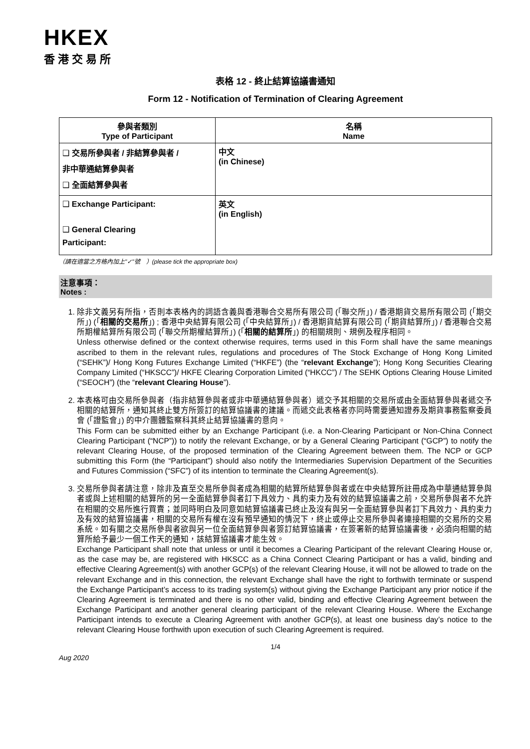HKEX
香港交易所
表格 12 - 終止結算協議書通知
Form 12 - Notification of Termination of Clearing Agreement
| 參與者類別 Type of Participant | 名稱 Name |
| --- | --- |
| ❑ 交易所參與者 / 非結算參與者 / 非中華通結算參與者 ❑ 全面結算參與者 | 中文 (in Chinese) |
| ❑ Exchange Participant: ❑ General Clearing Participant: | 英文 (in English) |
（請在適當之方格內加上"✓"號　）(please tick the appropriate box)
注意事項：
Notes :
1. 除非文義另有所指，否則本表格內的詞語含義與香港聯合交易所有限公司 (「聯交所」) / 香港期貨交易所有限公司 (「期交所」) (「相關的交易所」) ; 香港中央結算有限公司 (「中央結算所」) / 香港期貨結算有限公司 (「期貨結算所」) / 香港聯合交易所期權結算所有限公司 (「聯交所期權結算所」) (「相關的結算所」) 的相關規則、規例及程序相同。
Unless otherwise defined or the context otherwise requires, terms used in this Form shall have the same meanings ascribed to them in the relevant rules, regulations and procedures of The Stock Exchange of Hong Kong Limited (“SEHK”)/ Hong Kong Futures Exchange Limited (“HKFE”) (the “relevant Exchange”); Hong Kong Securities Clearing Company Limited (“HKSCC”)/ HKFE Clearing Corporation Limited (“HKCC”) / The SEHK Options Clearing House Limited (“SEOCH”) (the “relevant Clearing House”).
2. 本表格可由交易所參與者（指非結算參與者或非中華通結算參與者）遞交予其相關的交易所或由全面結算參與者遞交予相關的結算所，通知其終止雙方所簽訂的結算協議書的建議。而遞交此表格者亦同時需要通知證券及期貨事務監察委員會 (「證監會」) 的中介團體監察科其終止結算協議書的意向。
This Form can be submitted either by an Exchange Participant (i.e. a Non-Clearing Participant or Non-China Connect Clearing Participant (“NCP”)) to notify the relevant Exchange, or by a General Clearing Participant (“GCP”) to notify the relevant Clearing House, of the proposed termination of the Clearing Agreement between them. The NCP or GCP submitting this Form (the “Participant”) should also notify the Intermediaries Supervision Department of the Securities and Futures Commission (“SFC”) of its intention to terminate the Clearing Agreement(s).
3. 交易所參與者請注意，除非及直至交易所參與者成為相關的結算所結算參與者或在中央結算所註冊成為中華通結算參與者或與上述相關的結算所的另一全面結算參與者訂下具效力、具約束力及有效的結算協議書之前，交易所參與者不允許在相關的交易所進行買賣；並同時明白及同意如結算協議書已終止及沒有與另一全面結算參與者訂下具效力、具約束力及有效的結算協議書，相關的交易所有權在沒有預早通知的情況下，終止或停止交易所參與者連接相關的交易所的交易系統。如有關之交易所參與者欲與另一位全面結算參與者簽訂結算協議書，在簽署新的結算協議書後，必須向相關的結算所給予最少一個工作天的通知，該結算協議書才能生效。
Exchange Participant shall note that unless or until it becomes a Clearing Participant of the relevant Clearing House or, as the case may be, are registered with HKSCC as a China Connect Clearing Participant or has a valid, binding and effective Clearing Agreement(s) with another GCP(s) of the relevant Clearing House, it will not be allowed to trade on the relevant Exchange and in this connection, the relevant Exchange shall have the right to forthwith terminate or suspend the Exchange Participant’s access to its trading system(s) without giving the Exchange Participant any prior notice if the Clearing Agreement is terminated and there is no other valid, binding and effective Clearing Agreement between the Exchange Participant and another general clearing participant of the relevant Clearing House. Where the Exchange Participant intends to execute a Clearing Agreement with another GCP(s), at least one business day’s notice to the relevant Clearing House forthwith upon execution of such Clearing Agreement is required.
1/4
Aug 2020